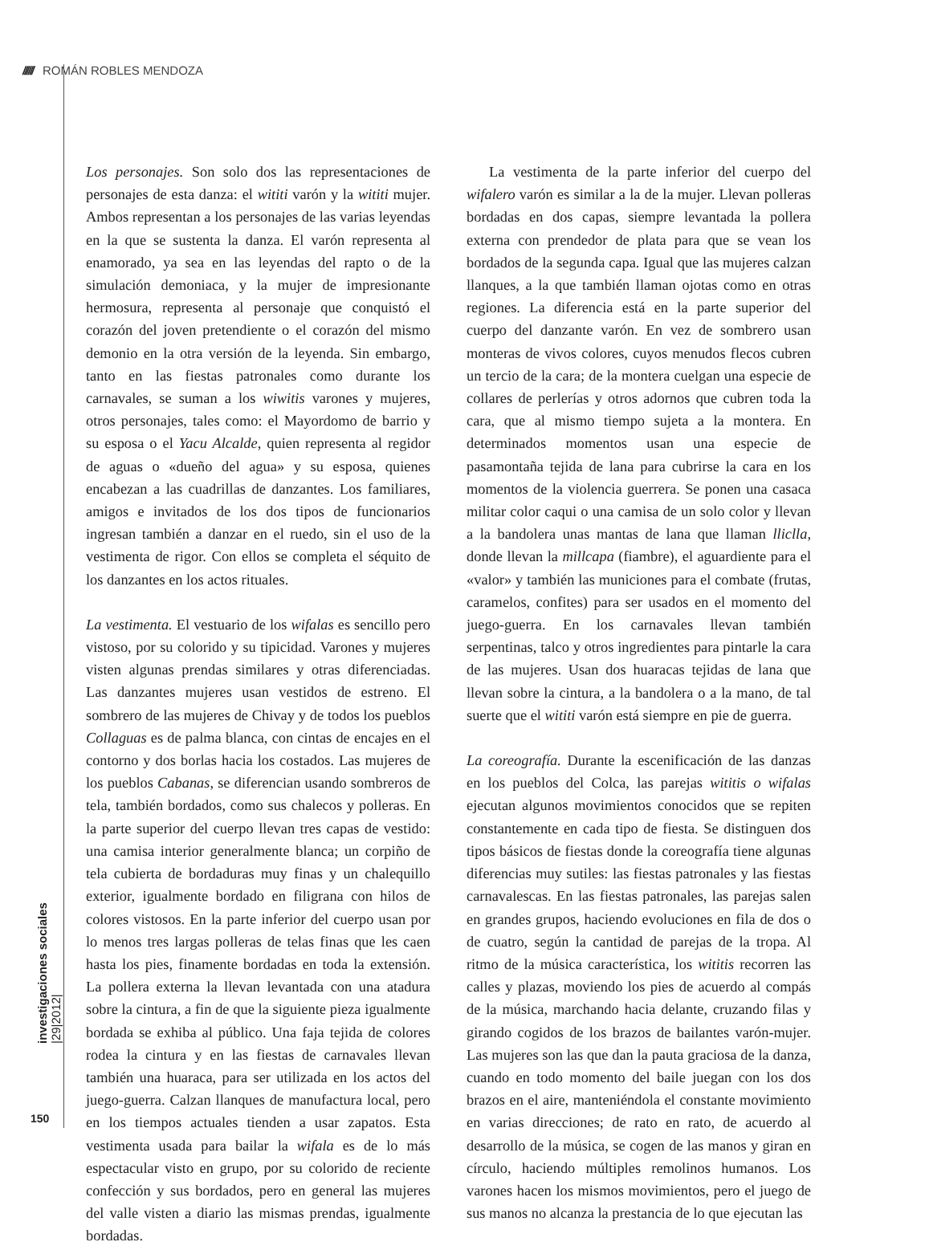////// ROMÁN ROBLES MENDOZA
investigaciones sociales |29|2012|
150
Los personajes. Son solo dos las representaciones de personajes de esta danza: el wititi varón y la wititi mujer. Ambos representan a los personajes de las varias leyendas en la que se sustenta la danza. El varón representa al enamorado, ya sea en las leyendas del rapto o de la simulación demoniaca, y la mujer de impresionante hermosura, representa al personaje que conquistó el corazón del joven pretendiente o el corazón del mismo demonio en la otra versión de la leyenda. Sin embargo, tanto en las fiestas patronales como durante los carnavales, se suman a los wiwitis varones y mujeres, otros personajes, tales como: el Mayordomo de barrio y su esposa o el Yacu Alcalde, quien representa al regidor de aguas o «dueño del agua» y su esposa, quienes encabezan a las cuadrillas de danzantes. Los familiares, amigos e invitados de los dos tipos de funcionarios ingresan también a danzar en el ruedo, sin el uso de la vestimenta de rigor. Con ellos se completa el séquito de los danzantes en los actos rituales.
La vestimenta. El vestuario de los wifalas es sencillo pero vistoso, por su colorido y su tipicidad. Varones y mujeres visten algunas prendas similares y otras diferenciadas. Las danzantes mujeres usan vestidos de estreno. El sombrero de las mujeres de Chivay y de todos los pueblos Collaguas es de palma blanca, con cintas de encajes en el contorno y dos borlas hacia los costados. Las mujeres de los pueblos Cabanas, se diferencian usando sombreros de tela, también bordados, como sus chalecos y polleras. En la parte superior del cuerpo llevan tres capas de vestido: una camisa interior generalmente blanca; un corpiño de tela cubierta de bordaduras muy finas y un chalequillo exterior, igualmente bordado en filigrana con hilos de colores vistosos. En la parte inferior del cuerpo usan por lo menos tres largas polleras de telas finas que les caen hasta los pies, finamente bordadas en toda la extensión. La pollera externa la llevan levantada con una atadura sobre la cintura, a fin de que la siguiente pieza igualmente bordada se exhiba al público. Una faja tejida de colores rodea la cintura y en las fiestas de carnavales llevan también una huaraca, para ser utilizada en los actos del juego-guerra. Calzan llanques de manufactura local, pero en los tiempos actuales tienden a usar zapatos. Esta vestimenta usada para bailar la wifala es de lo más espectacular visto en grupo, por su colorido de reciente confección y sus bordados, pero en general las mujeres del valle visten a diario las mismas prendas, igualmente bordadas.
La vestimenta de la parte inferior del cuerpo del wifalero varón es similar a la de la mujer. Llevan polleras bordadas en dos capas, siempre levantada la pollera externa con prendedor de plata para que se vean los bordados de la segunda capa. Igual que las mujeres calzan llanques, a la que también llaman ojotas como en otras regiones. La diferencia está en la parte superior del cuerpo del danzante varón. En vez de sombrero usan monteras de vivos colores, cuyos menudos flecos cubren un tercio de la cara; de la montera cuelgan una especie de collares de perlerías y otros adornos que cubren toda la cara, que al mismo tiempo sujeta a la montera. En determinados momentos usan una especie de pasamontaña tejida de lana para cubrirse la cara en los momentos de la violencia guerrera. Se ponen una casaca militar color caqui o una camisa de un solo color y llevan a la bandolera unas mantas de lana que llaman lliclla, donde llevan la millcapa (fiambre), el aguardiente para el «valor» y también las municiones para el combate (frutas, caramelos, confites) para ser usados en el momento del juego-guerra. En los carnavales llevan también serpentinas, talco y otros ingredientes para pintarle la cara de las mujeres. Usan dos huaracas tejidas de lana que llevan sobre la cintura, a la bandolera o a la mano, de tal suerte que el wititi varón está siempre en pie de guerra.
La coreografía. Durante la escenificación de las danzas en los pueblos del Colca, las parejas wititis o wifalas ejecutan algunos movimientos conocidos que se repiten constantemente en cada tipo de fiesta. Se distinguen dos tipos básicos de fiestas donde la coreografía tiene algunas diferencias muy sutiles: las fiestas patronales y las fiestas carnavalescas. En las fiestas patronales, las parejas salen en grandes grupos, haciendo evoluciones en fila de dos o de cuatro, según la cantidad de parejas de la tropa. Al ritmo de la música característica, los wititis recorren las calles y plazas, moviendo los pies de acuerdo al compás de la música, marchando hacia delante, cruzando filas y girando cogidos de los brazos de bailantes varón-mujer. Las mujeres son las que dan la pauta graciosa de la danza, cuando en todo momento del baile juegan con los dos brazos en el aire, manteniéndola el constante movimiento en varias direcciones; de rato en rato, de acuerdo al desarrollo de la música, se cogen de las manos y giran en círculo, haciendo múltiples remolinos humanos. Los varones hacen los mismos movimientos, pero el juego de sus manos no alcanza la prestancia de lo que ejecutan las